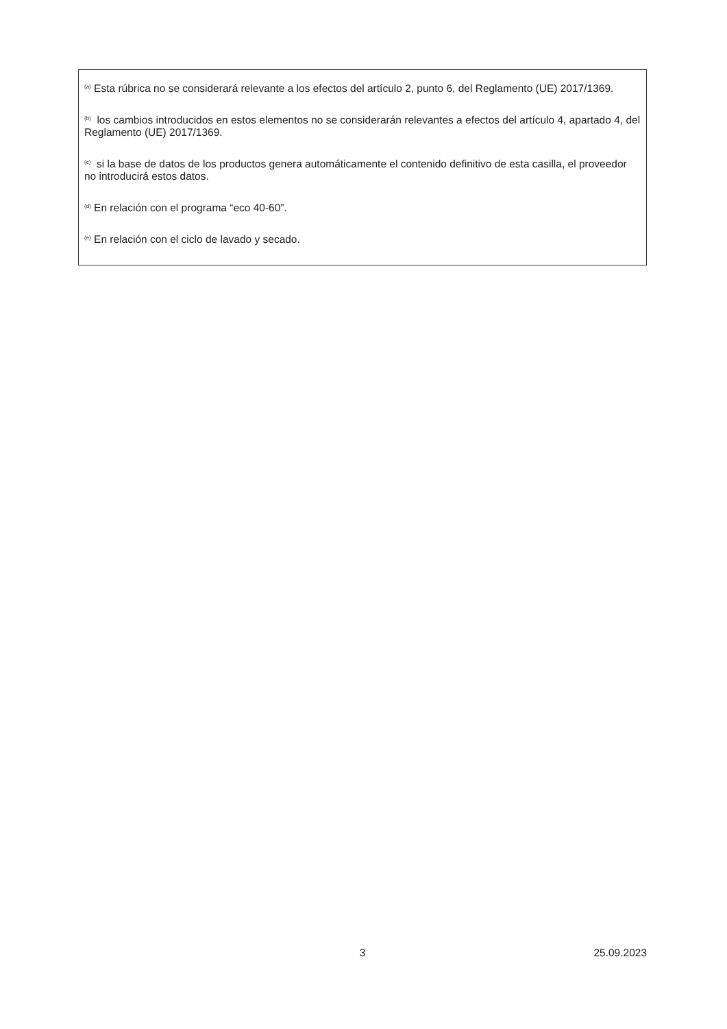<sup>(a)</sup> Esta rúbrica no se considerará relevante a los efectos del artículo 2, punto 6, del Reglamento (UE) 2017/1369.
<sup>(b)</sup> los cambios introducidos en estos elementos no se considerarán relevantes a efectos del artículo 4, apartado 4, del Reglamento (UE) 2017/1369.
<sup>(c)</sup> si la base de datos de los productos genera automáticamente el contenido definitivo de esta casilla, el proveedor no introducirá estos datos.
<sup>(d)</sup> En relación con el programa “eco 40-60”.
<sup>(e)</sup> En relación con el ciclo de lavado y secado.
3 25.09.2023